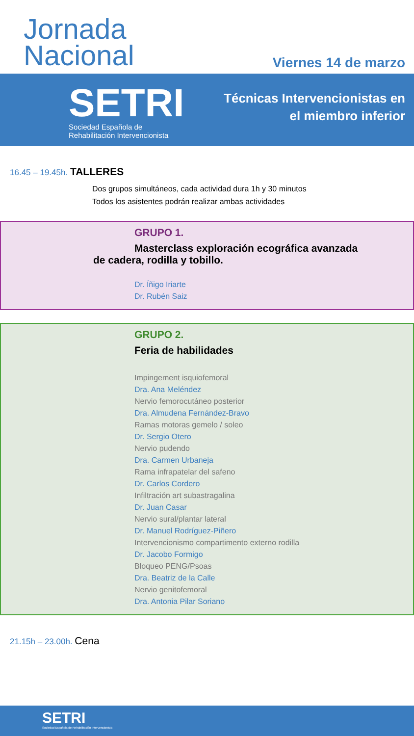Jornada
Nacional
Viernes 14 de marzo
SETRI
Sociedad Española de
Rehabilitación Intervencionista
Técnicas Intervencionistas en
el miembro inferior
16.45 – 19.45h. TALLERES
Dos grupos simultáneos, cada actividad dura 1h y 30 minutos
Todos los asistentes podrán realizar ambas actividades
GRUPO 1.
Masterclass exploración ecográfica avanzada
de cadera, rodilla y tobillo.
Dr. Íñigo Iriarte
Dr. Rubén Saiz
GRUPO 2.
Feria de habilidades
Impingement isquiofemoral
Dra. Ana Meléndez
Nervio femorocutáneo posterior
Dra. Almudena Fernández-Bravo
Ramas motoras gemelo / soleo
Dr. Sergio Otero
Nervio pudendo
Dra. Carmen Urbaneja
Rama infrapatelar del safeno
Dr. Carlos Cordero
Infiltración art subastragalina
Dr. Juan Casar
Nervio sural/plantar lateral
Dr. Manuel Rodríguez-Piñero
Intervencionismo compartimento externo rodilla
Dr. Jacobo Formigo
Bloqueo PENG/Psoas
Dra. Beatriz de la Calle
Nervio genitofemoral
Dra. Antonia Pilar Soriano
21.15h – 23.00h. Cena
SETRI
Sociedad Española de Rehabilitación Intervencionista